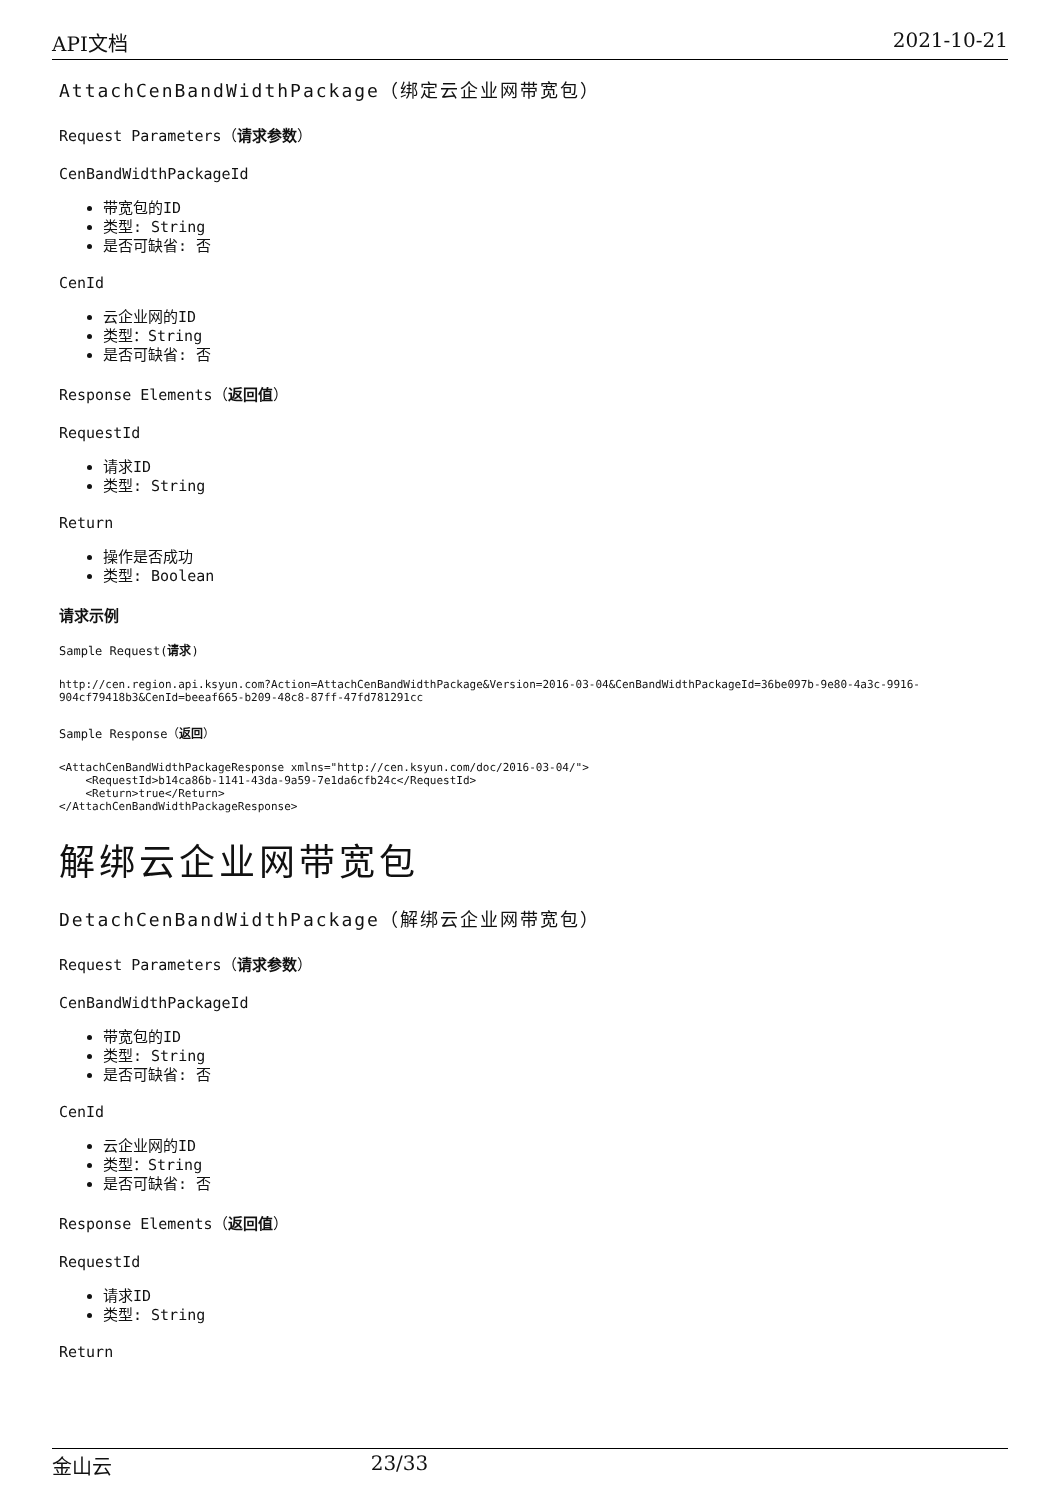API文档 2021-10-21
AttachCenBandWidthPackage（绑定云企业网带宽包）
Request Parameters（请求参数）
CenBandWidthPackageId
带宽包的ID
类型: String
是否可缺省: 否
CenId
云企业网的ID
类型：String
是否可缺省: 否
Response Elements（返回值）
RequestId
请求ID
类型: String
Return
操作是否成功
类型: Boolean
请求示例
Sample Request(请求)
http://cen.region.api.ksyun.com?Action=AttachCenBandWidthPackage&Version=2016-03-04&CenBandWidthPackageId=36be097b-9e80-4a3c-9916-904cf79418b3&CenId=beeaf665-b209-48c8-87ff-47fd781291cc
Sample Response（返回）
<AttachCenBandWidthPackageResponse xmlns="http://cen.ksyun.com/doc/2016-03-04/">
    <RequestId>b14ca86b-1141-43da-9a59-7e1da6cfb24c</RequestId>
    <Return>true</Return>
</AttachCenBandWidthPackageResponse>
解绑云企业网带宽包
DetachCenBandWidthPackage（解绑云企业网带宽包）
Request Parameters（请求参数）
CenBandWidthPackageId
带宽包的ID
类型: String
是否可缺省: 否
CenId
云企业网的ID
类型：String
是否可缺省: 否
Response Elements（返回值）
RequestId
请求ID
类型: String
Return
金山云 23/33